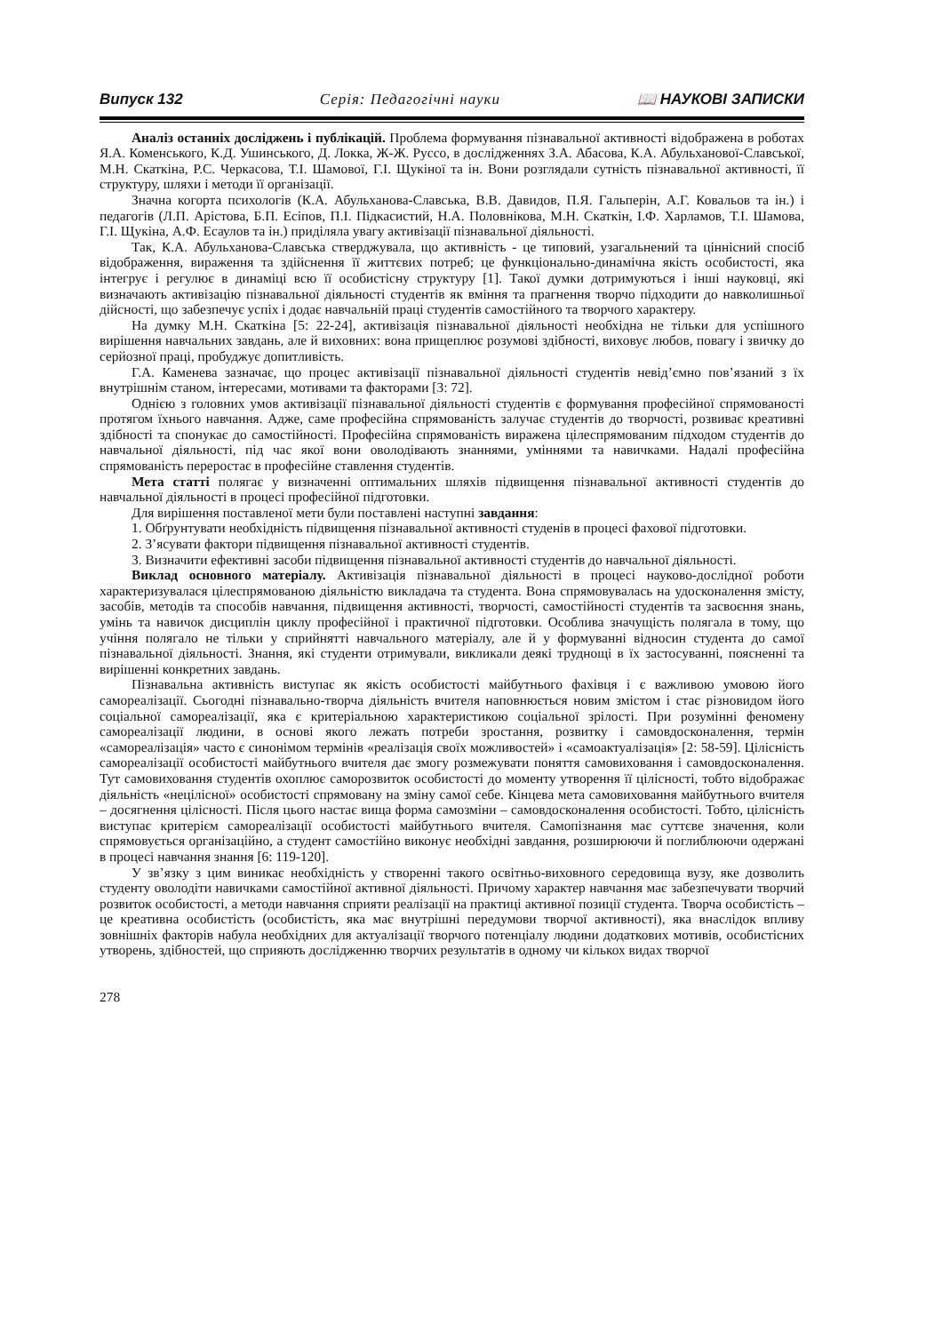Випуск 132 Серія: Педагогічні науки 📖 НАУКОВІ ЗАПИСКИ
Аналіз останніх досліджень і публікацій. Проблема формування пізнавальної активності відображена в роботах Я.А. Коменського, К.Д. Ушинського, Д. Локка, Ж-Ж. Руссо, в дослідженнях З.А. Абасова, К.А. Абульханової-Славської, М.Н. Скаткіна, Р.С. Черкасова, Т.І. Шамової, Г.І. Щукіної та ін. Вони розглядали сутність пізнавальної активності, її структуру, шляхи і методи її організації.
Значна когорта психологів (К.А. Абульханова-Славська, В.В. Давидов, П.Я. Гальперін, А.Г. Ковальов та ін.) і педагогів (Л.П. Арістова, Б.П. Есіпов, П.І. Підкасистий, Н.А. Половнікова, М.Н. Скаткін, І.Ф. Харламов, Т.І. Шамова, Г.І. Щукіна, А.Ф. Есаулов та ін.) приділяла увагу активізації пізнавальної діяльності.
Так, К.А. Абульханова-Славська стверджувала, що активність - це типовий, узагальнений та ціннісний спосіб відображення, вираження та здійснення її життєвих потреб; це функціонально-динамічна якість особистості, яка інтегрує і регулює в динаміці всю її особистісну структуру [1]. Такої думки дотримуються і інші науковці, які визначають активізацію пізнавальної діяльності студентів як вміння та прагнення творчо підходити до навколишньої дійсності, що забезпечує успіх і додає навчальній праці студентів самостійного та творчого характеру.
На думку М.Н. Скаткіна [5: 22-24], активізація пізнавальної діяльності необхідна не тільки для успішного вирішення навчальних завдань, але й виховних: вона прищеплює розумові здібності, виховує любов, повагу і звичку до серйозної праці, пробуджує допитливість.
Г.А. Каменева зазначає, що процес активізації пізнавальної діяльності студентів невід’ємно пов’язаний з їх внутрішнім станом, інтересами, мотивами та факторами [3: 72].
Однією з головних умов активізації пізнавальної діяльності студентів є формування професійної спрямованості протягом їхнього навчання. Адже, саме професійна спрямованість залучає студентів до творчості, розвиває креативні здібності та спонукає до самостійності. Професійна спрямованість виражена цілеспрямованим підходом студентів до навчальної діяльності, під час якої вони оволодівають знаннями, уміннями та навичками. Надалі професійна спрямованість переростає в професійне ставлення студентів.
Мета статті полягає у визначенні оптимальних шляхів підвищення пізнавальної активності студентів до навчальної діяльності в процесі професійної підготовки.
Для вирішення поставленої мети були поставлені наступні завдання:
1. Обґрунтувати необхідність підвищення пізнавальної активності студенів в процесі фахової підготовки.
2. З’ясувати фактори підвищення пізнавальної активності студентів.
3. Визначити ефективні засоби підвищення пізнавальної активності студентів до навчальної діяльності.
Виклад основного матеріалу. Активізація пізнавальної діяльності в процесі науково-дослідної роботи характеризувалася цілеспрямованою діяльністю викладача та студента. Вона спрямовувалась на удосконалення змісту, засобів, методів та способів навчання, підвищення активності, творчості, самостійності студентів та засвоєння знань, умінь та навичок дисциплін циклу професійної і практичної підготовки. Особлива значущість полягала в тому, що учіння полягало не тільки у сприйнятті навчального матеріалу, але й у формуванні відносин студента до самої пізнавальної діяльності. Знання, які студенти отримували, викликали деякі труднощі в їх застосуванні, поясненні та вирішенні конкретних завдань.
Пізнавальна активність виступає як якість особистості майбутнього фахівця і є важливою умовою його самореалізації. Сьогодні пізнавально-творча діяльність вчителя наповнюється новим змістом і стає різновидом його соціальної самореалізації, яка є критеріальною характеристикою соціальної зрілості. При розумінні феномену самореалізації людини, в основі якого лежать потреби зростання, розвитку і самовдосконалення, термін «самореалізація» часто є синонімом термінів «реалізація своїх можливостей» і «самоактуалізація» [2: 58-59]. Цілісність самореалізації особистості майбутнього вчителя дає змогу розмежувати поняття самовиховання і самовдосконалення. Тут самовиховання студентів охоплює саморозвиток особистості до моменту утворення її цілісності, тобто відображає діяльність «нецілісної» особистості спрямовану на зміну самої себе. Кінцева мета самовиховання майбутнього вчителя – досягнення цілісності. Після цього настає вища форма самозміни – самовдосконалення особистості. Тобто, цілісність виступає критерієм самореалізації особистості майбутнього вчителя. Самопізнання має суттєве значення, коли спрямовується організаційно, а студент самостійно виконує необхідні завдання, розширюючи й поглиблюючи одержані в процесі навчання знання [6: 119-120].
У зв’язку з цим виникає необхідність у створенні такого освітньо-виховного середовища вузу, яке дозволить студенту оволодіти навичками самостійної активної діяльності. Причому характер навчання має забезпечувати творчий розвиток особистості, а методи навчання сприяти реалізації на практиці активної позиції студента. Творча особистість – це креативна особистість (особистість, яка має внутрішні передумови творчої активності), яка внаслідок впливу зовнішніх факторів набула необхідних для актуалізації творчого потенціалу людини додаткових мотивів, особистісних утворень, здібностей, що сприяють дослідженню творчих результатів в одному чи кількох видах творчої
278